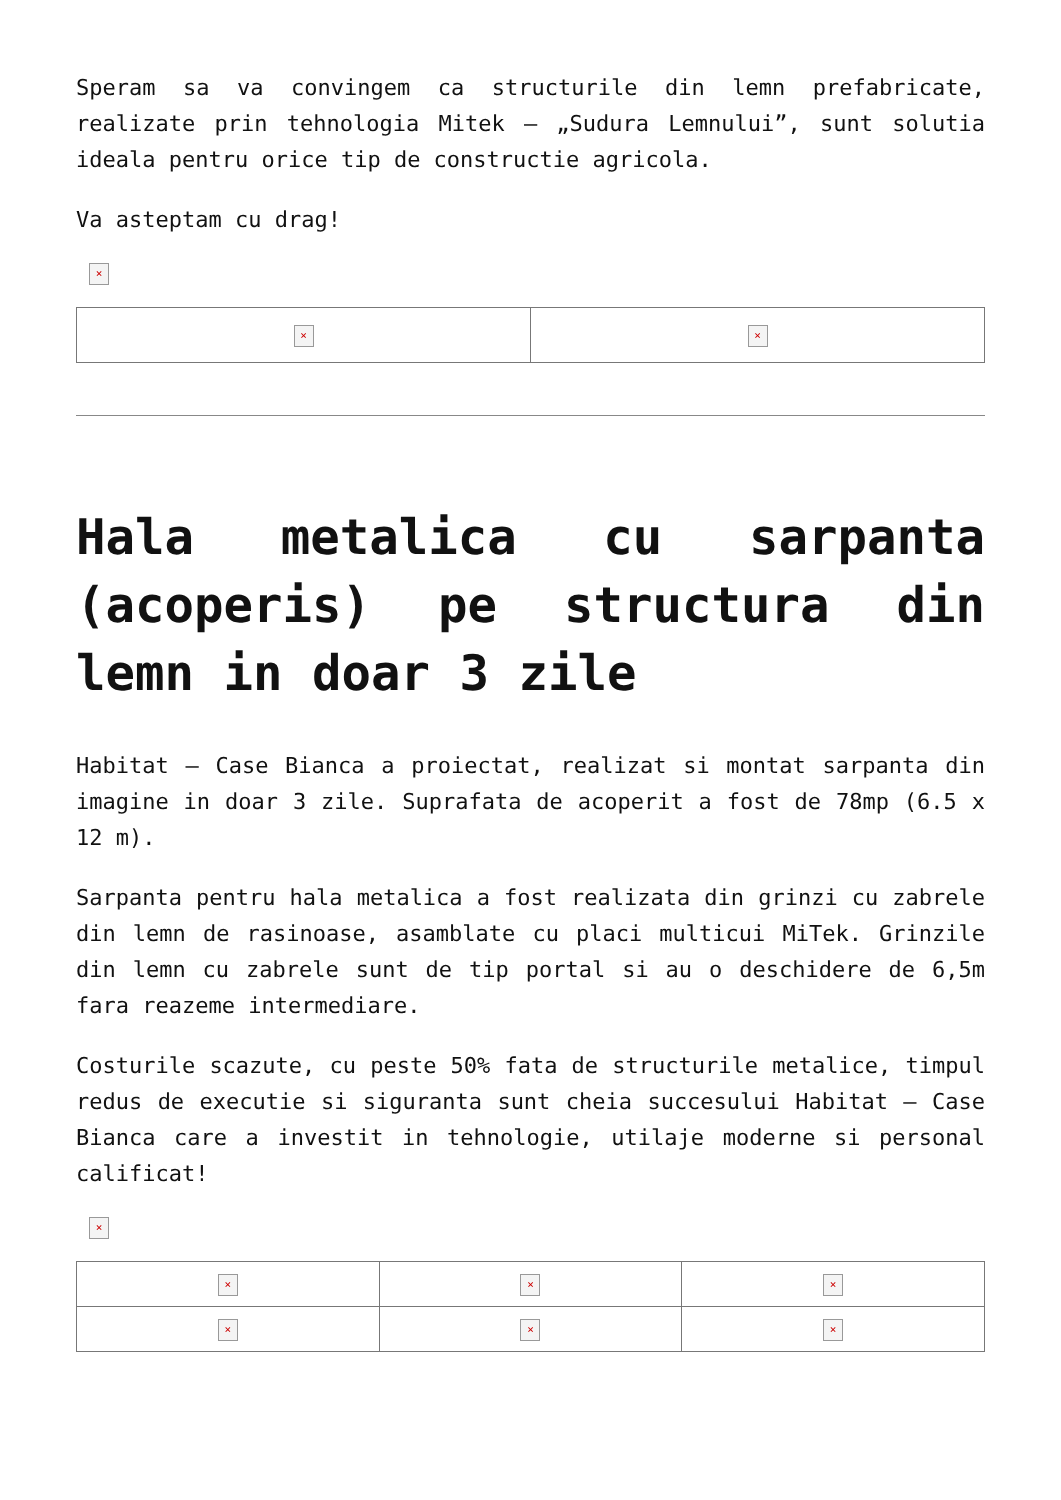Speram sa va convingem ca structurile din lemn prefabricate, realizate prin tehnologia Mitek – „Sudura Lemnului”, sunt solutia ideala pentru orice tip de constructie agricola.
Va asteptam cu drag!
×
| × | × |
Hala metalica cu sarpanta (acoperis) pe structura din lemn in doar 3 zile
Habitat – Case Bianca a proiectat, realizat si montat sarpanta din imagine in doar 3 zile. Suprafata de acoperit a fost de 78mp (6.5 x 12 m).
Sarpanta pentru hala metalica a fost realizata din grinzi cu zabrele din lemn de rasinoase, asamblate cu placi multicui MiTek. Grinzile din lemn cu zabrele sunt de tip portal si au o deschidere de 6,5m fara reazeme intermediare.
Costurile scazute, cu peste 50% fata de structurile metalice, timpul redus de executie si siguranta sunt cheia succesului Habitat – Case Bianca care a investit in tehnologie, utilaje moderne si personal calificat!
×
| × | × | × |
| × | × | × |